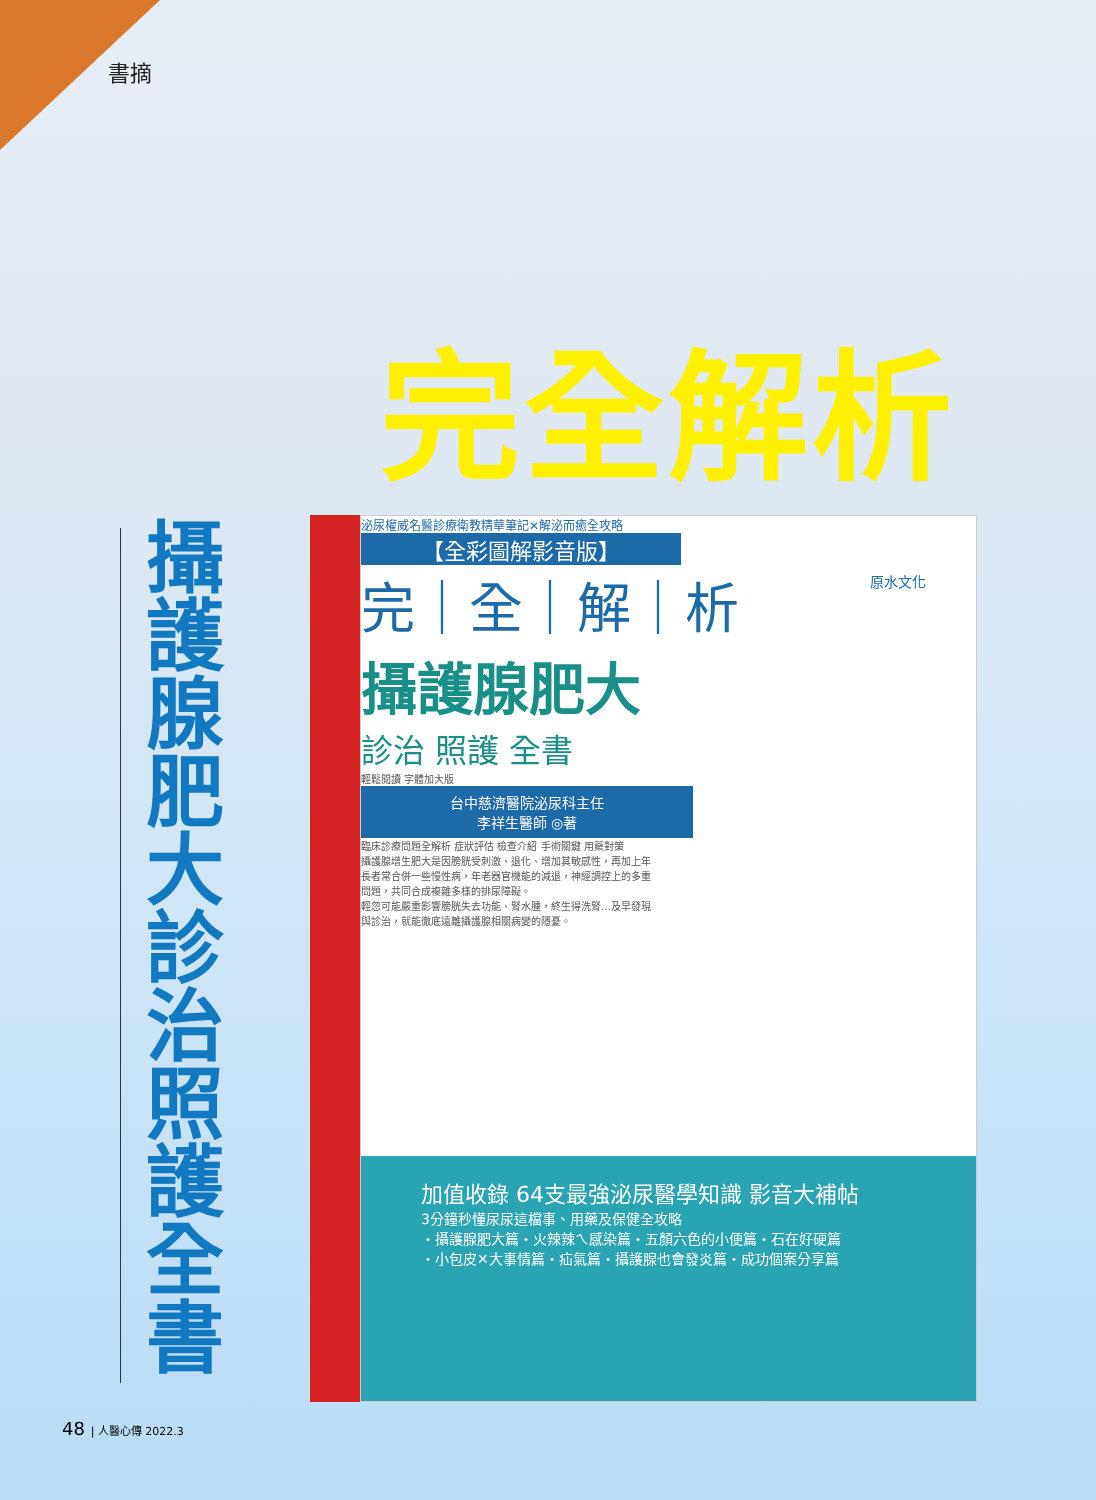書摘
完全解析
攝護腺肥大診治照護全書
原水文化
泌尿權威名醫診療衛教精華筆記✕解泌而癒全攻略
【全彩圖解影音版】
完｜全｜解｜析
攝護腺肥大
診治 照護 全書
輕鬆閱讀 字體加大版
台中慈濟醫院泌尿科主任
李祥生醫師 ◎著
臨床診療問題全解析 症狀評估 檢查介紹 手術關鍵 用藥對策
攝護腺增生肥大是因膀胱受刺激、退化、增加其敏感性，再加上年長者常合併一些慢性病，年老器官機能的減退，神經調控上的多重問題，共同合成複雜多樣的排尿障礙。
輕忽可能嚴重影響膀胱失去功能、腎水腫，終生得洗腎…及早發現與診治，就能徹底遠離攝護腺相關病變的隱憂。
加值收錄 64支最強泌尿醫學知識 影音大補帖
3分鐘秒懂尿尿這檔事、用藥及保健全攻略
・攝護腺肥大篇・火辣辣ㄟ感染篇・五顏六色的小便篇・石在好硬篇
・小包皮✕大事情篇・疝氣篇・攝護腺也會發炎篇・成功個案分享篇
48 | 人醫心傳 2022.3